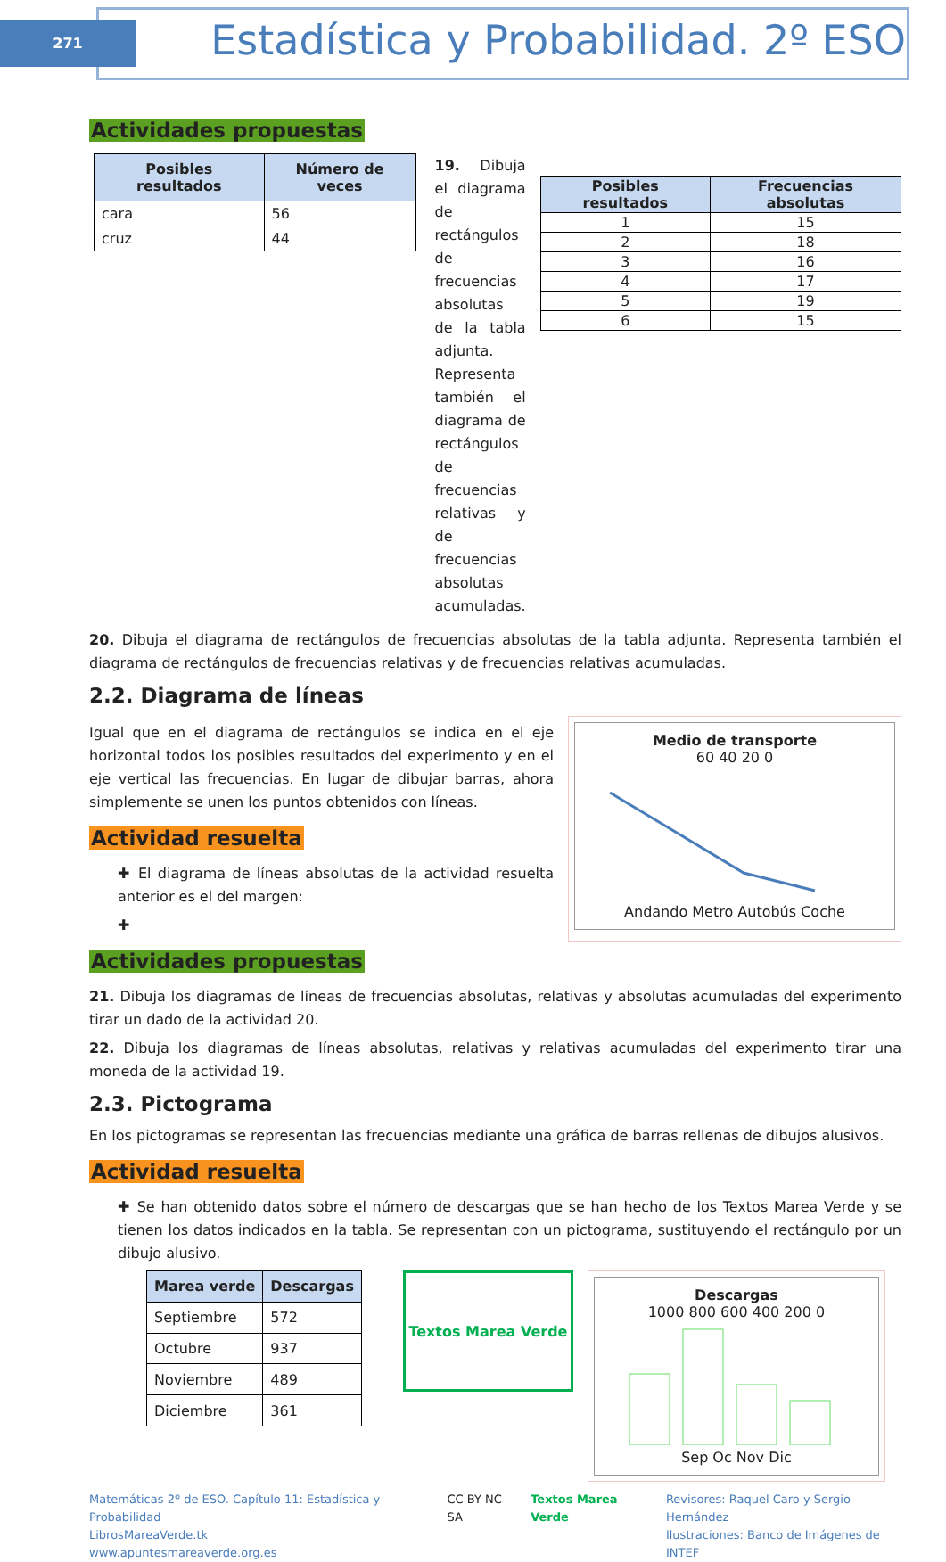271
Estadística y Probabilidad. 2º ESO
Actividades propuestas
| Posibles resultados | Número de veces |
| --- | --- |
| cara | 56 |
| cruz | 44 |
19. Dibuja el diagrama de rectángulos de frecuencias absolutas de la tabla adjunta. Representa también el diagrama de rectángulos de frecuencias relativas y de frecuencias absolutas acumuladas.
| Posibles resultados | Frecuencias absolutas |
| --- | --- |
| 1 | 15 |
| 2 | 18 |
| 3 | 16 |
| 4 | 17 |
| 5 | 19 |
| 6 | 15 |
20. Dibuja el diagrama de rectángulos de frecuencias absolutas de la tabla adjunta. Representa también el diagrama de rectángulos de frecuencias relativas y de frecuencias relativas acumuladas.
2.2. Diagrama de líneas
Igual que en el diagrama de rectángulos se indica en el eje horizontal todos los posibles resultados del experimento y en el eje vertical las frecuencias. En lugar de dibujar barras, ahora simplemente se unen los puntos obtenidos con líneas.
Actividad resuelta
✚ El diagrama de líneas absolutas de la actividad resuelta anterior es el del margen:
✚
Medio de transporte
60 40 20 0
Andando Metro Autobús Coche
Actividades propuestas
21. Dibuja los diagramas de líneas de frecuencias absolutas, relativas y absolutas acumuladas del experimento tirar un dado de la actividad 20.
22. Dibuja los diagramas de líneas absolutas, relativas y relativas acumuladas del experimento tirar una moneda de la actividad 19.
2.3. Pictograma
En los pictogramas se representan las frecuencias mediante una gráfica de barras rellenas de dibujos alusivos.
Actividad resuelta
✚ Se han obtenido datos sobre el número de descargas que se han hecho de los Textos Marea Verde y se tienen los datos indicados en la tabla. Se representan con un pictograma, sustituyendo el rectángulo por un dibujo alusivo.
| Marea verde | Descargas |
| --- | --- |
| Septiembre | 572 |
| Octubre | 937 |
| Noviembre | 489 |
| Diciembre | 361 |
Textos Marea Verde
Descargas
1000 800 600 400 200 0
Sep Oc Nov Dic
Matemáticas 2º de ESO. Capítulo 11: Estadística y Probabilidad
LibrosMareaVerde.tk
www.apuntesmareaverde.org.es
CC BY NC SA Textos Marea Verde Revisores: Raquel Caro y Sergio Hernández
Ilustraciones: Banco de Imágenes de INTEF